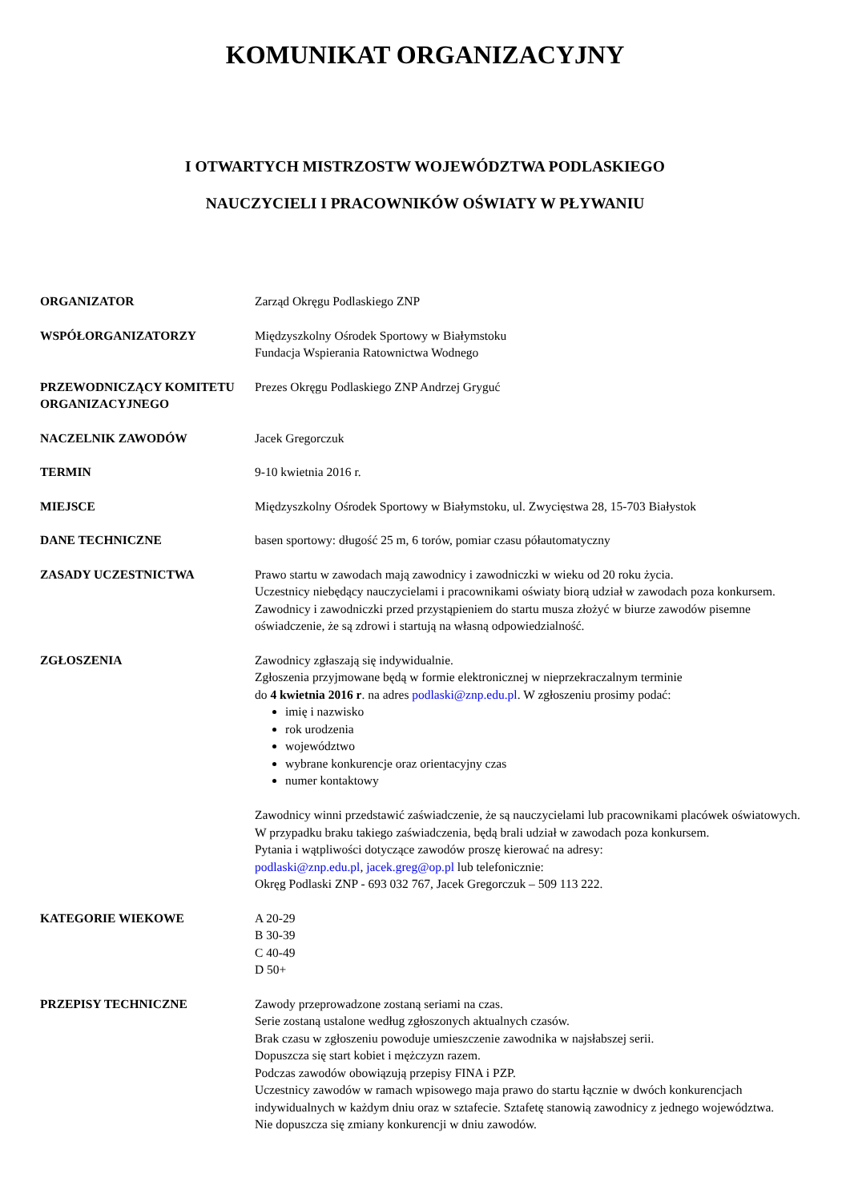KOMUNIKAT ORGANIZACYJNY
I OTWARTYCH MISTRZOSTW WOJEWÓDZTWA PODLASKIEGO
NAUCZYCIELI I PRACOWNIKÓW OŚWIATY W PŁYWANIU
| ORGANIZATOR | Zarząd Okręgu Podlaskiego ZNP |
| WSPÓŁORGANIZATORZY | Międzyszkolny Ośrodek Sportowy w Białymstoku Fundacja Wspierania Ratownictwa Wodnego |
| PRZEWODNICZĄCY KOMITETU ORGANIZACYJNEGO | Prezes Okręgu Podlaskiego ZNP Andrzej Gryguć |
| NACZELNIK ZAWODÓW | Jacek Gregorczuk |
| TERMIN | 9-10 kwietnia 2016 r. |
| MIEJSCE | Międzyszkolny Ośrodek Sportowy w Białymstoku, ul. Zwycięstwa 28, 15-703 Białystok |
| DANE TECHNICZNE | basen sportowy: długość 25 m, 6 torów, pomiar czasu półautomatyczny |
| ZASADY UCZESTNICTWA | Prawo startu w zawodach mają zawodnicy i zawodniczki w wieku od 20 roku życia. Uczestnicy niebędący nauczycielami i pracownikami oświaty biorą udział w zawodach poza konkursem. Zawodnicy i zawodniczki przed przystąpieniem do startu musza złożyć w biurze zawodów pisemne oświadczenie, że są zdrowi i startują na własną odpowiedzialność. |
| ZGŁOSZENIA | Zawodnicy zgłaszają się indywidualnie. Zgłoszenia przyjmowane będą w formie elektronicznej w nieprzekraczalnym terminie do 4 kwietnia 2016 r . na adres podlaski@znp.edu.pl . W zgłoszeniu prosimy podać: imię i nazwisko rok urodzenia województwo wybrane konkurencje oraz orientacyjny czas numer kontaktowy Zawodnicy winni przedstawić zaświadczenie, że są nauczycielami lub pracownikami placówek oświatowych. W przypadku braku takiego zaświadczenia, będą brali udział w zawodach poza konkursem. Pytania i wątpliwości dotyczące zawodów proszę kierować na adresy: podlaski@znp.edu.pl , jacek.greg@op.pl lub telefonicznie: Okręg Podlaski ZNP - 693 032 767, Jacek Gregorczuk – 509 113 222. |
| KATEGORIE WIEKOWE | A 20-29 B 30-39 C 40-49 D 50+ |
| PRZEPISY TECHNICZNE | Zawody przeprowadzone zostaną seriami na czas. Serie zostaną ustalone według zgłoszonych aktualnych czasów. Brak czasu w zgłoszeniu powoduje umieszczenie zawodnika w najsłabszej serii. Dopuszcza się start kobiet i mężczyzn razem. Podczas zawodów obowiązują przepisy FINA i PZP. Uczestnicy zawodów w ramach wpisowego maja prawo do startu łącznie w dwóch konkurencjach indywidualnych w każdym dniu oraz w sztafecie. Sztafetę stanowią zawodnicy z jednego województwa. Nie dopuszcza się zmiany konkurencji w dniu zawodów. |